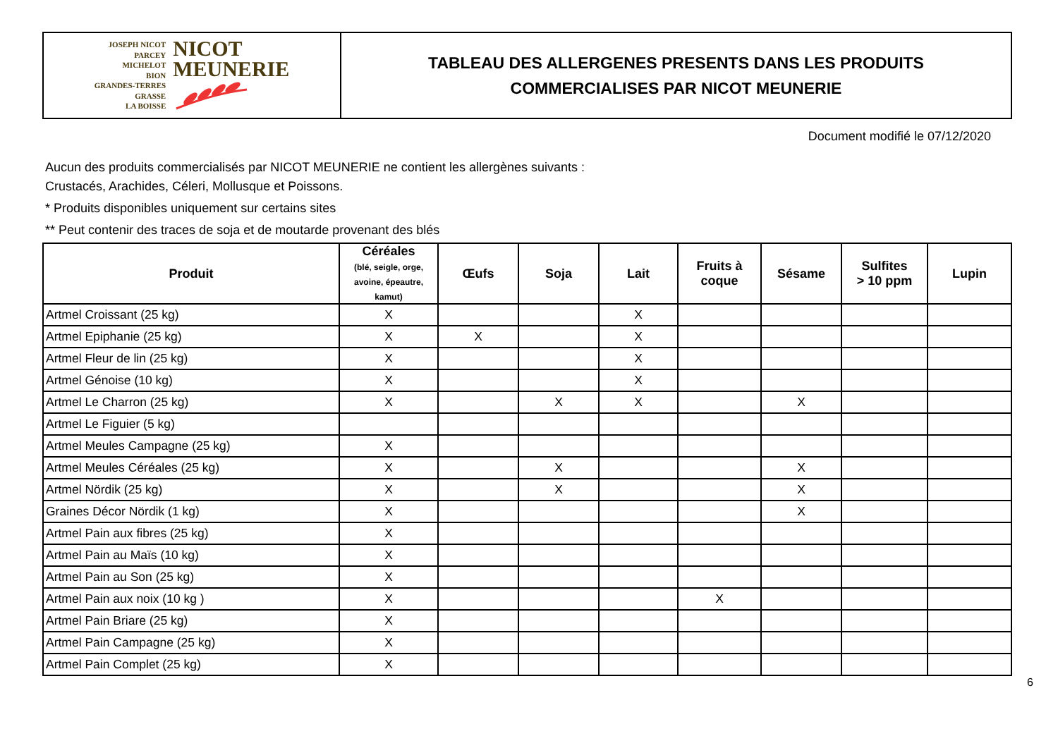JOSEPH NICOT
PARCEY
MICHELOT
BION
GRANDES-TERRES
GRASSE
LA BOISSE
NICOT
MEUNERIE
TABLEAU DES ALLERGENES PRESENTS DANS LES PRODUITS
COMMERCIALISES PAR NICOT MEUNERIE
Document modifié le 07/12/2020
Aucun des produits commercialisés par NICOT MEUNERIE ne contient les allergènes suivants :
Crustacés, Arachides, Céleri, Mollusque et Poissons.
* Produits disponibles uniquement sur certains sites
** Peut contenir des traces de soja et de moutarde provenant des blés
| Produit | Céréales (blé, seigle, orge, avoine, épeautre, kamut) | Œufs | Soja | Lait | Fruits à coque | Sésame | Sulfites > 10 ppm | Lupin |
| --- | --- | --- | --- | --- | --- | --- | --- | --- |
| Artmel Croissant (25 kg) | X | | | X | | | | |
| Artmel Epiphanie (25 kg) | X | X | | X | | | | |
| Artmel Fleur de lin (25 kg) | X | | | X | | | | |
| Artmel Génoise (10 kg) | X | | | X | | | | |
| Artmel Le Charron (25 kg) | X | | X | X | | X | | |
| Artmel Le Figuier (5 kg) | | | | | | | | |
| Artmel Meules Campagne (25 kg) | X | | | | | | | |
| Artmel Meules Céréales (25 kg) | X | | X | | | X | | |
| Artmel Nördik (25 kg) | X | | X | | | X | | |
| Graines Décor Nördik (1 kg) | X | | | | | X | | |
| Artmel Pain aux fibres (25 kg) | X | | | | | | | |
| Artmel Pain au Maïs (10 kg) | X | | | | | | | |
| Artmel Pain au Son (25 kg) | X | | | | | | | |
| Artmel Pain aux noix (10 kg ) | X | | | | X | | | |
| Artmel Pain Briare (25 kg) | X | | | | | | | |
| Artmel Pain Campagne (25 kg) | X | | | | | | | |
| Artmel Pain Complet (25 kg) | X | | | | | | | |
6